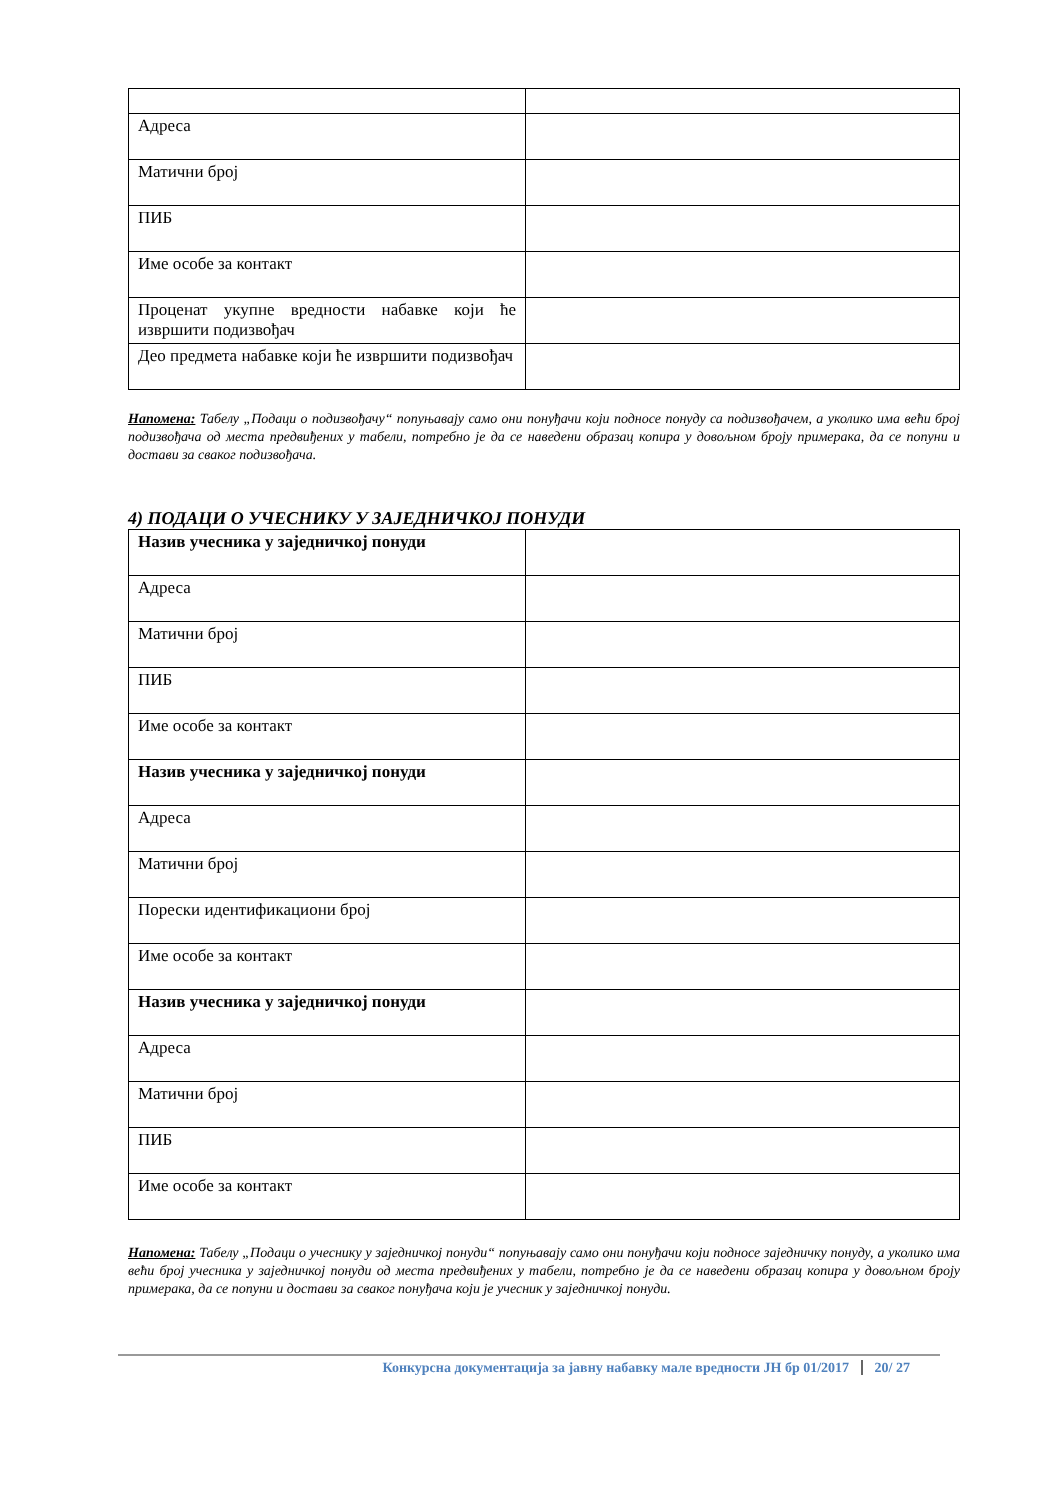| Адреса | |
| Матични број | |
| ПИБ | |
| Име особе за контакт | |
| Проценат укупне вредности набавке који ће извршити подизвођач | |
| Део предмета набавке који ће извршити подизвођач | |
Напомена: Табелу „Подаци о подизвођачу“ попуњавају само они понуђачи који подносе понуду са подизвођачем, а уколико има већи број подизвођача од места предвиђених у табели, потребно је да се наведени образац копира у довољном броју примерака, да се попуни и достави за сваког подизвођача.
4) ПОДАЦИ О УЧЕСНИКУ У ЗАЈЕДНИЧКОЈ ПОНУДИ
| Назив учесника у заједничкој понуди | |
| Адреса | |
| Матични број | |
| ПИБ | |
| Име особе за контакт | |
| Назив учесника у заједничкој понуди | |
| Адреса | |
| Матични број | |
| Порески идентификациони број | |
| Име особе за контакт | |
| Назив учесника у заједничкој понуди | |
| Адреса | |
| Матични број | |
| ПИБ | |
| Име особе за контакт | |
Напомена: Табелу „Подаци о учеснику у заједничкој понуди“ попуњавају само они понуђачи који подносе заједничку понуду, а уколико има већи број учесника у заједничкој понуди од места предвиђених у табели, потребно је да се наведени образац копира у довољном броју примерака, да се попуни и достави за сваког понуђача који је учесник у заједничкој понуди.
Конкурсна документација за јавну набавку мале вредности ЈН бр 01/2017 20/ 27